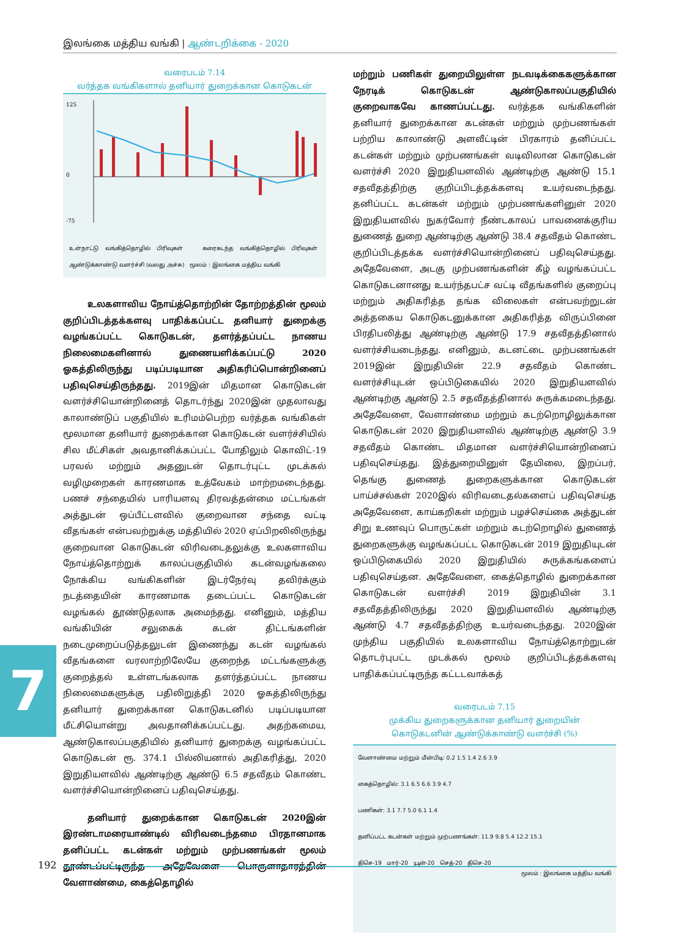இலங்கை மத்திய வங்கி | ஆண்டறிக்கை - 2020
வரைபடம் 7.14
வர்த்தக வங்கிகளால் தனியார் துறைக்கான கொடுகடன்
125
0
-75
உள்நாட்டு வங்கித்தொழில் பிரிவுகள் கரைகடந்த வங்கித்தொழில் பிரிவுகள் ஆண்டுக்காண்டு வளர்ச்சி (வலது அச்சு) மூலம் : இலங்கை மத்திய வங்கி
உலகளாவிய நோய்த்தொற்றின் தோற்றத்தின் மூலம் குறிப்பிடத்தக்களவு பாதிக்கப்பட்ட தனியார் துறைக்கு வழங்கப்பட்ட கொடுகடன், தளர்த்தப்பட்ட நாணய நிலைமைகளினால் துணையளிக்கப்பட்டு 2020 ஓகத்திலிருந்து படிப்படியான அதிகரிப்பொன்றினைப் பதிவுசெய்திருந்தது. 2019இன் மிதமான கொடுகடன் வளர்ச்சியொன்றினைத் தொடர்ந்து 2020இன் முதலாவது காலாண்டுப் பகுதியில் உரிமம்பெற்ற வர்த்தக வங்கிகள் மூலமான தனியார் துறைக்கான கொடுகடன் வளர்ச்சியில் சில மீட்சிகள் அவதானிக்கப்பட்ட போதிலும் கொவிட்-19 பரவல் மற்றும் அதனுடன் தொடர்புட்ட முடக்கல் வழிமுறைகள் காரணமாக உத்வேகம் மாற்றமடைந்தது. பணச் சந்தையில் பாரியளவு திரவத்தன்மை மட்டங்கள் அத்துடன் ஒப்பீட்டளவில் குறைவான சந்தை வட்டி வீதங்கள் என்பவற்றுக்கு மத்தியில் 2020 ஏப்பிறலிலிருந்து குறைவான கொடுகடன் விரிவடைதலுக்கு உலகளாவிய நோய்த்தொற்றுக் காலப்பகுதியில் கடன்வழங்கலை நோக்கிய வங்கிகளின் இடர்நேர்வு தவிர்க்கும் நடத்தையின் காரணமாக தடைப்பட்ட கொடுகடன் வழங்கல் தூண்டுதலாக அமைந்தது. எனினும், மத்திய வங்கியின் சலுகைக் கடன் திட்டங்களின் நடைமுறைப்படுத்தலுடன் இணைந்து கடன் வழங்கல் வீதங்களை வரலாற்றிலேயே குறைந்த மட்டங்களுக்கு குறைத்தல் உள்ளடங்கலாக தளர்த்தப்பட்ட நாணய நிலைமைகளுக்கு பதிலிறுத்தி 2020 ஓகத்திலிருந்து தனியார் துறைக்கான கொடுகடனில் படிப்படியான மீட்சியொன்று அவதானிக்கப்பட்டது. அதற்கமைய, ஆண்டுகாலப்பகுதியில் தனியார் துறைக்கு வழங்கப்பட்ட கொடுகடன் ரூ. 374.1 பில்லியனால் அதிகரித்து, 2020 இறுதியளவில் ஆண்டிற்கு ஆண்டு 6.5 சதவீதம் கொண்ட வளர்ச்சியொன்றினைப் பதிவுசெய்தது.
தனியார் துறைக்கான கொடுகடன் 2020இன் இரண்டாமரையாண்டில் விரிவடைந்தமை பிரதானமாக தனிப்பட்ட கடன்கள் மற்றும் முற்பணங்கள் மூலம் தூண்டப்பட்டிருந்த அதேவேளை பொருளாதாரத்தின் வேளாண்மை, கைத்தொழில்
மற்றும் பணிகள் துறையிலுள்ள நடவடிக்கைகளுக்கான நேரடிக் கொடுகடன் ஆண்டுகாலப்பகுதியில் குறைவாகவே காணப்பட்டது. வர்த்தக வங்கிகளின் தனியார் துறைக்கான கடன்கள் மற்றும் முற்பணங்கள் பற்றிய காலாண்டு அளவீட்டின் பிரகாரம் தனிப்பட்ட கடன்கள் மற்றும் முற்பணங்கள் வடிவிலான கொடுகடன் வளர்ச்சி 2020 இறுதியளவில் ஆண்டிற்கு ஆண்டு 15.1 சதவீதத்திற்கு குறிப்பிடத்தக்களவு உயர்வடைந்தது. தனிப்பட்ட கடன்கள் மற்றும் முற்பணங்களினுள் 2020 இறுதியளவில் நுகர்வோர் நீண்டகாலப் பாவனைக்குரிய துணைத் துறை ஆண்டிற்கு ஆண்டு 38.4 சதவீதம் கொண்ட குறிப்பிடத்தக்க வளர்ச்சியொன்றினைப் பதிவுசெய்தது. அதேவேளை, அடகு முற்பணங்களின் கீழ் வழங்கப்பட்ட கொடுகடனானது உயர்ந்தபட்ச வட்டி வீதங்களில் குறைப்பு மற்றும் அதிகரித்த தங்க விலைகள் என்பவற்றுடன் அத்தகைய கொடுகடனுக்கான அதிகரித்த விருப்பினை பிரதிபலித்து ஆண்டிற்கு ஆண்டு 17.9 சதவீதத்தினால் வளர்ச்சியடைந்தது. எனினும், கடனட்டை முற்பணங்கள் 2019இன் இறுதியின் 22.9 சதவீதம் கொண்ட வளர்ச்சியுடன் ஒப்பிடுகையில் 2020 இறுதியளவில் ஆண்டிற்கு ஆண்டு 2.5 சதவீதத்தினால் சுருக்கமடைந்தது. அதேவேளை, வேளாண்மை மற்றும் கடற்றொழிலுக்கான கொடுகடன் 2020 இறுதியளவில் ஆண்டிற்கு ஆண்டு 3.9 சதவீதம் கொண்ட மிதமான வளர்ச்சியொன்றினைப் பதிவுசெய்தது. இத்துறையினுள் தேயிலை, இறப்பர், தெங்கு துணைத் துறைகளுக்கான கொடுகடன் பாய்ச்சல்கள் 2020இல் விரிவடைதல்களைப் பதிவுசெய்த அதேவேளை, காய்கறிகள் மற்றும் பழச்செய்கை அத்துடன் சிறு உணவுப் பொருட்கள் மற்றும் கடற்றொழில் துணைத் துறைகளுக்கு வழங்கப்பட்ட கொடுகடன் 2019 இறுதியுடன் ஒப்பிடுகையில் 2020 இறுதியில் சுருக்கங்களைப் பதிவுசெய்தன. அதேவேளை, கைத்தொழில் துறைக்கான கொடுகடன் வளர்ச்சி 2019 இறுதியின் 3.1 சதவீதத்திலிருந்து 2020 இறுதியளவில் ஆண்டிற்கு ஆண்டு 4.7 சதவீதத்திற்கு உயர்வடைந்தது. 2020இன் முந்திய பகுதியில் உலகளாவிய நோய்த்தொற்றுடன் தொடர்புபட்ட முடக்கல் மூலம் குறிப்பிடத்தக்களவு பாதிக்கப்பட்டிருந்த கட்டடவாக்கத்
வரைபடம் 7.15
முக்கிய துறைகளுக்கான தனியார் துறையின்
கொடுகடனின் ஆண்டுக்காண்டு வளர்ச்சி (%)
வேளாண்மை மற்றும் மீன்பிடி: 0.2 1.5 1.4 2.6 3.9
கைத்தொழில்: 3.1 6.5 6.6 3.9 4.7
பணிகள்: 3.1 7.7 5.0 6.1 1.4
தனிப்பட்ட கடன்கள் மற்றும் முற்பணங்கள்: 11.9 9.8 5.4 12.2 15.1
திசெ-19 மார்-20 யூன்-20 செத்-20 திசெ-20
மூலம் : இலங்கை மத்திய வங்கி
7
192